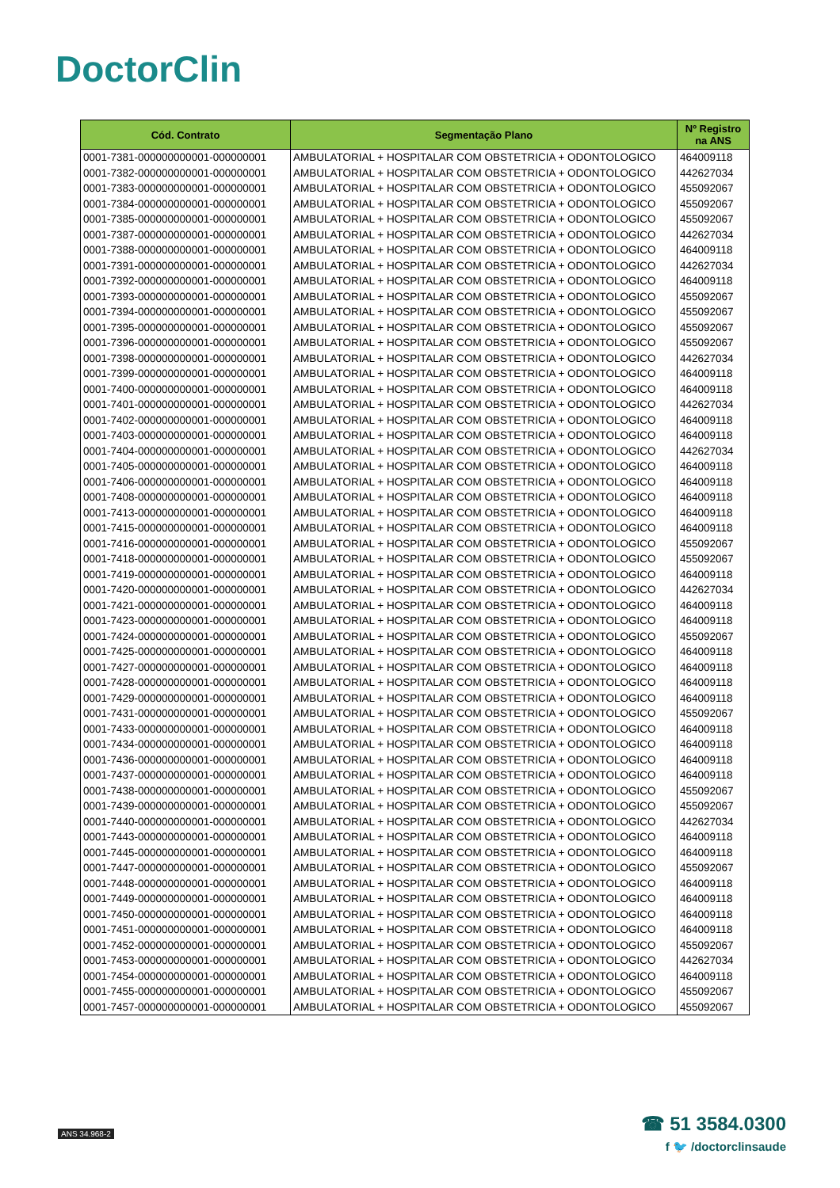DoctorClin
| Cód. Contrato | Segmentação Plano | Nº Registro na ANS |
| --- | --- | --- |
| 0001-7381-000000000001-000000001 | AMBULATORIAL + HOSPITALAR COM OBSTETRICIA + ODONTOLOGICO | 464009118 |
| 0001-7382-000000000001-000000001 | AMBULATORIAL + HOSPITALAR COM OBSTETRICIA + ODONTOLOGICO | 442627034 |
| 0001-7383-000000000001-000000001 | AMBULATORIAL + HOSPITALAR COM OBSTETRICIA + ODONTOLOGICO | 455092067 |
| 0001-7384-000000000001-000000001 | AMBULATORIAL + HOSPITALAR COM OBSTETRICIA + ODONTOLOGICO | 455092067 |
| 0001-7385-000000000001-000000001 | AMBULATORIAL + HOSPITALAR COM OBSTETRICIA + ODONTOLOGICO | 455092067 |
| 0001-7387-000000000001-000000001 | AMBULATORIAL + HOSPITALAR COM OBSTETRICIA + ODONTOLOGICO | 442627034 |
| 0001-7388-000000000001-000000001 | AMBULATORIAL + HOSPITALAR COM OBSTETRICIA + ODONTOLOGICO | 464009118 |
| 0001-7391-000000000001-000000001 | AMBULATORIAL + HOSPITALAR COM OBSTETRICIA + ODONTOLOGICO | 442627034 |
| 0001-7392-000000000001-000000001 | AMBULATORIAL + HOSPITALAR COM OBSTETRICIA + ODONTOLOGICO | 464009118 |
| 0001-7393-000000000001-000000001 | AMBULATORIAL + HOSPITALAR COM OBSTETRICIA + ODONTOLOGICO | 455092067 |
| 0001-7394-000000000001-000000001 | AMBULATORIAL + HOSPITALAR COM OBSTETRICIA + ODONTOLOGICO | 455092067 |
| 0001-7395-000000000001-000000001 | AMBULATORIAL + HOSPITALAR COM OBSTETRICIA + ODONTOLOGICO | 455092067 |
| 0001-7396-000000000001-000000001 | AMBULATORIAL + HOSPITALAR COM OBSTETRICIA + ODONTOLOGICO | 455092067 |
| 0001-7398-000000000001-000000001 | AMBULATORIAL + HOSPITALAR COM OBSTETRICIA + ODONTOLOGICO | 442627034 |
| 0001-7399-000000000001-000000001 | AMBULATORIAL + HOSPITALAR COM OBSTETRICIA + ODONTOLOGICO | 464009118 |
| 0001-7400-000000000001-000000001 | AMBULATORIAL + HOSPITALAR COM OBSTETRICIA + ODONTOLOGICO | 464009118 |
| 0001-7401-000000000001-000000001 | AMBULATORIAL + HOSPITALAR COM OBSTETRICIA + ODONTOLOGICO | 442627034 |
| 0001-7402-000000000001-000000001 | AMBULATORIAL + HOSPITALAR COM OBSTETRICIA + ODONTOLOGICO | 464009118 |
| 0001-7403-000000000001-000000001 | AMBULATORIAL + HOSPITALAR COM OBSTETRICIA + ODONTOLOGICO | 464009118 |
| 0001-7404-000000000001-000000001 | AMBULATORIAL + HOSPITALAR COM OBSTETRICIA + ODONTOLOGICO | 442627034 |
| 0001-7405-000000000001-000000001 | AMBULATORIAL + HOSPITALAR COM OBSTETRICIA + ODONTOLOGICO | 464009118 |
| 0001-7406-000000000001-000000001 | AMBULATORIAL + HOSPITALAR COM OBSTETRICIA + ODONTOLOGICO | 464009118 |
| 0001-7408-000000000001-000000001 | AMBULATORIAL + HOSPITALAR COM OBSTETRICIA + ODONTOLOGICO | 464009118 |
| 0001-7413-000000000001-000000001 | AMBULATORIAL + HOSPITALAR COM OBSTETRICIA + ODONTOLOGICO | 464009118 |
| 0001-7415-000000000001-000000001 | AMBULATORIAL + HOSPITALAR COM OBSTETRICIA + ODONTOLOGICO | 464009118 |
| 0001-7416-000000000001-000000001 | AMBULATORIAL + HOSPITALAR COM OBSTETRICIA + ODONTOLOGICO | 455092067 |
| 0001-7418-000000000001-000000001 | AMBULATORIAL + HOSPITALAR COM OBSTETRICIA + ODONTOLOGICO | 455092067 |
| 0001-7419-000000000001-000000001 | AMBULATORIAL + HOSPITALAR COM OBSTETRICIA + ODONTOLOGICO | 464009118 |
| 0001-7420-000000000001-000000001 | AMBULATORIAL + HOSPITALAR COM OBSTETRICIA + ODONTOLOGICO | 442627034 |
| 0001-7421-000000000001-000000001 | AMBULATORIAL + HOSPITALAR COM OBSTETRICIA + ODONTOLOGICO | 464009118 |
| 0001-7423-000000000001-000000001 | AMBULATORIAL + HOSPITALAR COM OBSTETRICIA + ODONTOLOGICO | 464009118 |
| 0001-7424-000000000001-000000001 | AMBULATORIAL + HOSPITALAR COM OBSTETRICIA + ODONTOLOGICO | 455092067 |
| 0001-7425-000000000001-000000001 | AMBULATORIAL + HOSPITALAR COM OBSTETRICIA + ODONTOLOGICO | 464009118 |
| 0001-7427-000000000001-000000001 | AMBULATORIAL + HOSPITALAR COM OBSTETRICIA + ODONTOLOGICO | 464009118 |
| 0001-7428-000000000001-000000001 | AMBULATORIAL + HOSPITALAR COM OBSTETRICIA + ODONTOLOGICO | 464009118 |
| 0001-7429-000000000001-000000001 | AMBULATORIAL + HOSPITALAR COM OBSTETRICIA + ODONTOLOGICO | 464009118 |
| 0001-7431-000000000001-000000001 | AMBULATORIAL + HOSPITALAR COM OBSTETRICIA + ODONTOLOGICO | 455092067 |
| 0001-7433-000000000001-000000001 | AMBULATORIAL + HOSPITALAR COM OBSTETRICIA + ODONTOLOGICO | 464009118 |
| 0001-7434-000000000001-000000001 | AMBULATORIAL + HOSPITALAR COM OBSTETRICIA + ODONTOLOGICO | 464009118 |
| 0001-7436-000000000001-000000001 | AMBULATORIAL + HOSPITALAR COM OBSTETRICIA + ODONTOLOGICO | 464009118 |
| 0001-7437-000000000001-000000001 | AMBULATORIAL + HOSPITALAR COM OBSTETRICIA + ODONTOLOGICO | 464009118 |
| 0001-7438-000000000001-000000001 | AMBULATORIAL + HOSPITALAR COM OBSTETRICIA + ODONTOLOGICO | 455092067 |
| 0001-7439-000000000001-000000001 | AMBULATORIAL + HOSPITALAR COM OBSTETRICIA + ODONTOLOGICO | 455092067 |
| 0001-7440-000000000001-000000001 | AMBULATORIAL + HOSPITALAR COM OBSTETRICIA + ODONTOLOGICO | 442627034 |
| 0001-7443-000000000001-000000001 | AMBULATORIAL + HOSPITALAR COM OBSTETRICIA + ODONTOLOGICO | 464009118 |
| 0001-7445-000000000001-000000001 | AMBULATORIAL + HOSPITALAR COM OBSTETRICIA + ODONTOLOGICO | 464009118 |
| 0001-7447-000000000001-000000001 | AMBULATORIAL + HOSPITALAR COM OBSTETRICIA + ODONTOLOGICO | 455092067 |
| 0001-7448-000000000001-000000001 | AMBULATORIAL + HOSPITALAR COM OBSTETRICIA + ODONTOLOGICO | 464009118 |
| 0001-7449-000000000001-000000001 | AMBULATORIAL + HOSPITALAR COM OBSTETRICIA + ODONTOLOGICO | 464009118 |
| 0001-7450-000000000001-000000001 | AMBULATORIAL + HOSPITALAR COM OBSTETRICIA + ODONTOLOGICO | 464009118 |
| 0001-7451-000000000001-000000001 | AMBULATORIAL + HOSPITALAR COM OBSTETRICIA + ODONTOLOGICO | 464009118 |
| 0001-7452-000000000001-000000001 | AMBULATORIAL + HOSPITALAR COM OBSTETRICIA + ODONTOLOGICO | 455092067 |
| 0001-7453-000000000001-000000001 | AMBULATORIAL + HOSPITALAR COM OBSTETRICIA + ODONTOLOGICO | 442627034 |
| 0001-7454-000000000001-000000001 | AMBULATORIAL + HOSPITALAR COM OBSTETRICIA + ODONTOLOGICO | 464009118 |
| 0001-7455-000000000001-000000001 | AMBULATORIAL + HOSPITALAR COM OBSTETRICIA + ODONTOLOGICO | 455092067 |
| 0001-7457-000000000001-000000001 | AMBULATORIAL + HOSPITALAR COM OBSTETRICIA + ODONTOLOGICO | 455092067 |
ANS 34.968-2
☎ 51 3584.0300
f 🐦 /doctorclinsaude